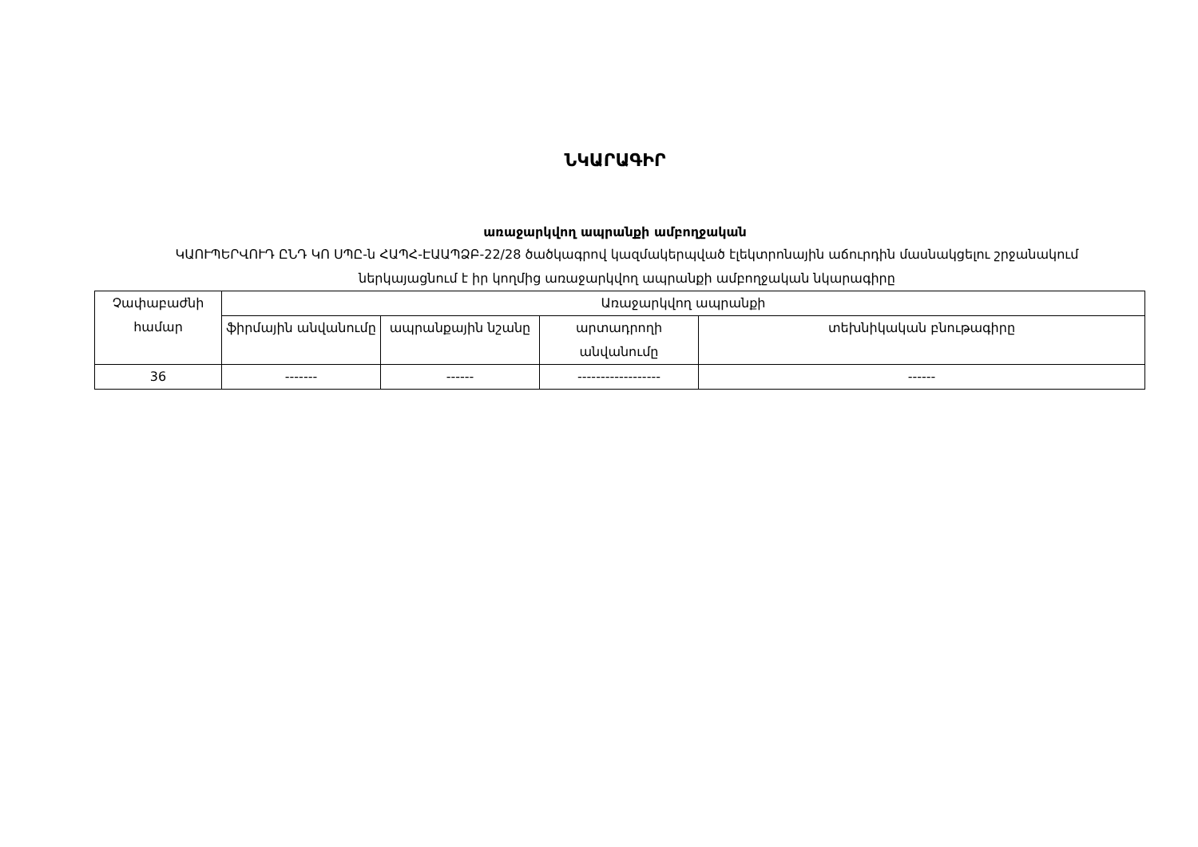ՆԿԱՐԱԳԻՐ
առաջարկվող ապրանքի ամբողջական
ԿԱՈՒՊԵՐՎՈՒԴ ԸՆԴ ԿՈ ՍՊԸ-ն ՀԱՊՀ-ԷԱԱՊՁԲ-22/28 ծածկագրով կազմակերպված էլեկտրոնային աճուրդին մասնակցելու շրջանակում ներկայացնում է իր կողմից առաջարկվող ապրանքի ամբողջական նկարագիրը
| Չափաբաժնի համար | Առաջարկվող ապրանքի | | | |
| | ֆիրմային անվանումը | ապրանքային նշանը | արտադրողի անվանումը | տեխնիկական բնութագիրը |
| 36 | ------- | ------ | ------------------ | ------ |